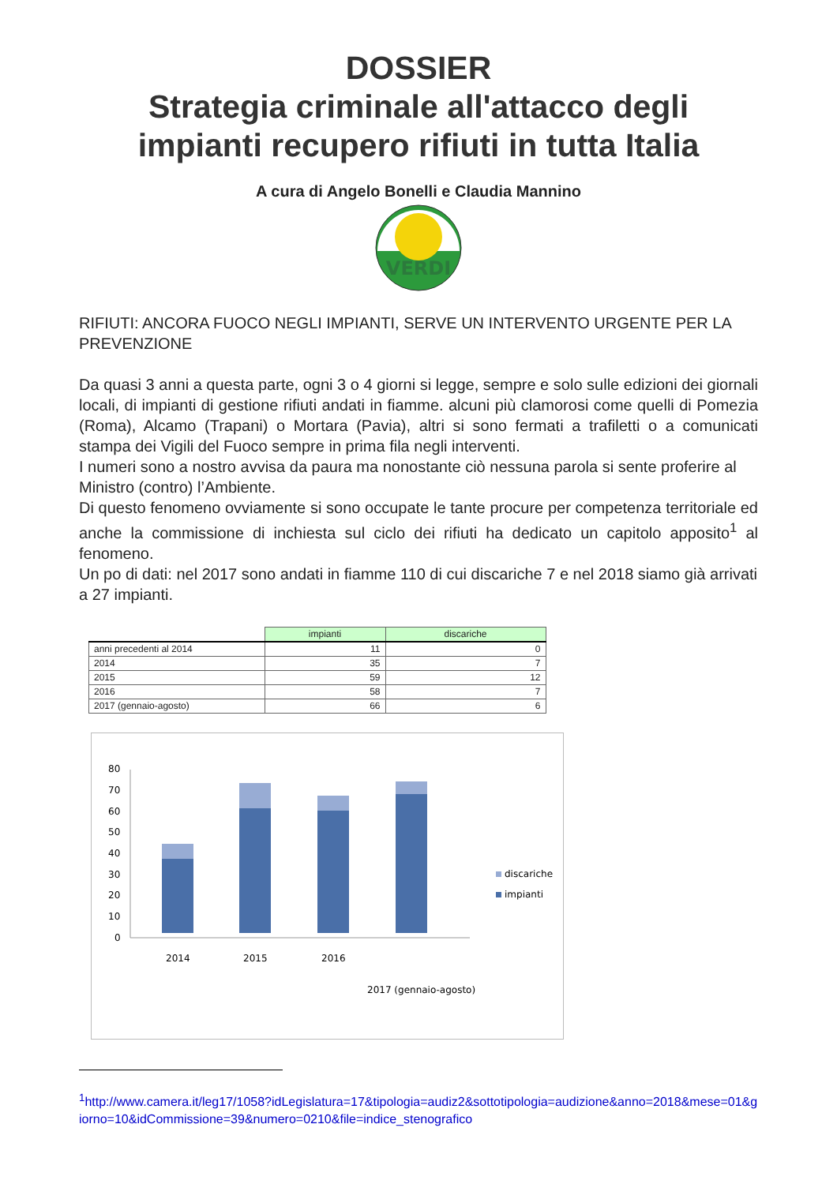DOSSIER
Strategia criminale all'attacco degli
impianti recupero rifiuti in tutta Italia
A cura di Angelo Bonelli e Claudia Mannino
VERDI
RIFIUTI: ANCORA FUOCO NEGLI IMPIANTI, SERVE UN INTERVENTO URGENTE PER LA PREVENZIONE
Da quasi 3 anni a questa parte, ogni 3 o 4 giorni si legge, sempre e solo sulle edizioni dei giornali locali, di impianti di gestione rifiuti andati in fiamme. alcuni più clamorosi come quelli di Pomezia (Roma), Alcamo (Trapani) o Mortara (Pavia), altri si sono fermati a trafiletti o a comunicati stampa dei Vigili del Fuoco sempre in prima fila negli interventi.
I numeri sono a nostro avvisa da paura ma nonostante ciò nessuna parola si sente proferire al Ministro (contro) l’Ambiente.
Di questo fenomeno ovviamente si sono occupate le tante procure per competenza territoriale ed anche la commissione di inchiesta sul ciclo dei rifiuti ha dedicato un capitolo apposito<sup>1</sup> al fenomeno.
Un po di dati: nel 2017 sono andati in fiamme 110 di cui discariche 7 e nel 2018 siamo già arrivati a 27 impianti.
| | impianti | discariche |
| --- | --- | --- |
| anni precedenti al 2014 | 11 | 0 |
| 2014 | 35 | 7 |
| 2015 | 59 | 12 |
| 2016 | 58 | 7 |
| 2017 (gennaio-agosto) | 66 | 6 |
0
10
20
30
40
50
60
70
80
2014
2015
2016
2017 (gennaio-agosto)
discariche
impianti
<sup>1</sup> http://www.camera.it/leg17/1058?idLegislatura=17&tipologia=audiz2&sottotipologia=audizione&anno=2018&mese=01&giorno=10&idCommissione=39&numero=0210&file=indice_stenografico